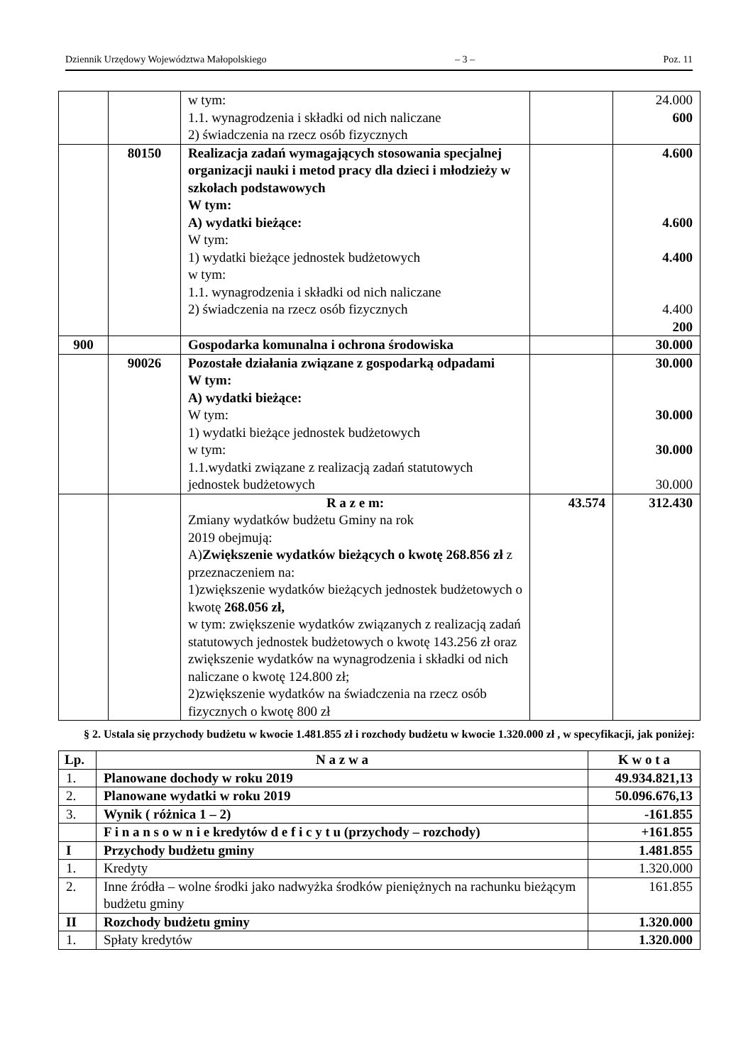Dziennik Urzędowy Województwa Małopolskiego – 3 – Poz. 11
| | | w tym: 1.1. wynagrodzenia i składki od nich naliczane 2) świadczenia na rzecz osób fizycznych | | 24.000 600 |
| | 80150 | Realizacja zadań wymagających stosowania specjalnej organizacji nauki i metod pracy dla dzieci i młodzieży w szkołach podstawowych W tym: A) wydatki bieżące: W tym: 1) wydatki bieżące jednostek budżetowych w tym: 1.1. wynagrodzenia i składki od nich naliczane 2) świadczenia na rzecz osób fizycznych | | 4.600 4.600 4.400 4.400 200 |
| 900 | | Gospodarka komunalna i ochrona środowiska | | 30.000 |
| | 90026 | Pozostałe działania związane z gospodarką odpadami W tym: A) wydatki bieżące: W tym: 1) wydatki bieżące jednostek budżetowych w tym: 1.1.wydatki związane z realizacją zadań statutowych jednostek budżetowych | | 30.000 30.000 30.000 30.000 |
| | | R a z e m: Zmiany wydatków budżetu Gminy na rok 2019 obejmują: A) Zwiększenie wydatków bieżących o kwotę 268.856 zł z przeznaczeniem na: 1)zwiększenie wydatków bieżących jednostek budżetowych o kwotę 268.056 zł, w tym: zwiększenie wydatków związanych z realizacją zadań statutowych jednostek budżetowych o kwotę 143.256 zł oraz zwiększenie wydatków na wynagrodzenia i składki od nich naliczane o kwotę 124.800 zł; 2)zwiększenie wydatków na świadczenia na rzecz osób fizycznych o kwotę 800 zł | 43.574 | 312.430 |
§ 2. Ustala się przychody budżetu w kwocie 1.481.855 zł i rozchody budżetu w kwocie 1.320.000 zł , w specyfikacji, jak poniżej:
| Lp. | N a z w a | K w o t a |
| --- | --- | --- |
| 1. | Planowane dochody w roku 2019 | 49.934.821,13 |
| 2. | Planowane wydatki w roku 2019 | 50.096.676,13 |
| 3. | Wynik ( różnica 1 – 2) | -161.855 |
| | F i n a n s o w n i e kredytów d e f i c y t u (przychody – rozchody) | +161.855 |
| I | Przychody budżetu gminy | 1.481.855 |
| 1. | Kredyty | 1.320.000 |
| 2. | Inne źródła – wolne środki jako nadwyżka środków pieniężnych na rachunku bieżącym budżetu gminy | 161.855 |
| II | Rozchody budżetu gminy | 1.320.000 |
| 1. | Spłaty kredytów | 1.320.000 |